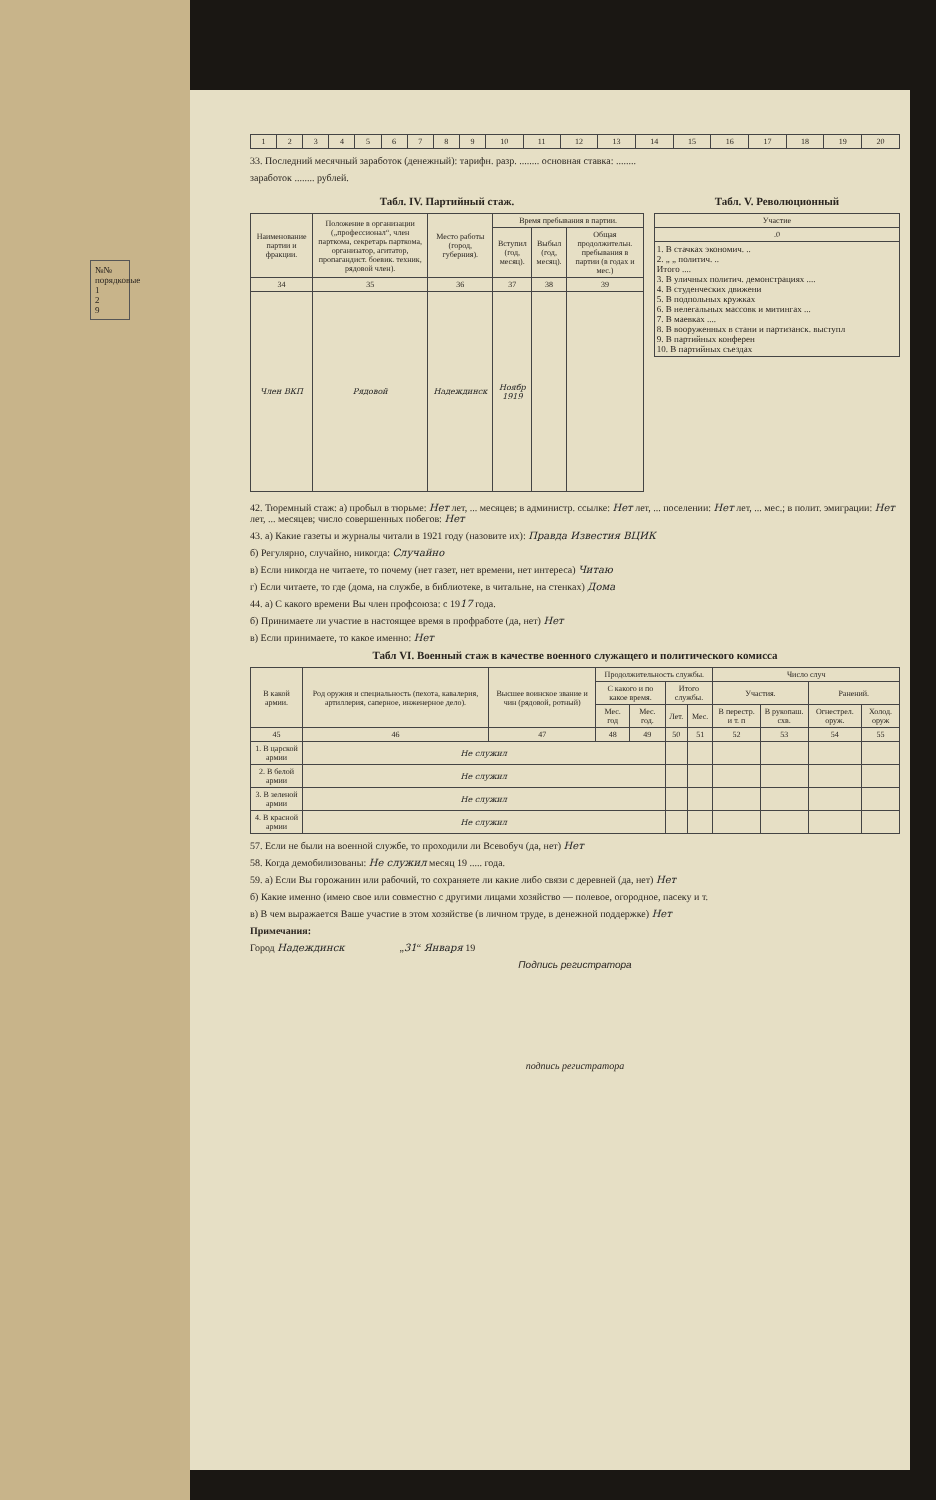№№ порядковые
1
2
9
| 1 | 2 | 3 | 4 | 5 | 6 | 7 | 8 | 9 | 10 | 11 | 12 | 13 | 14 | 15 | 16 | 17 | 18 | 19 | 20 |
33. Последний месячный заработок (денежный): тарифн. разр. ........ основная ставка: ........
заработок ........ рублей.
Табл. IV. Партийный стаж.
| Наименование партии и фракции. | Положение в организации („профессионал“, член парткома, секретарь парткома, организатор, агитатор, пропагандист. боевик. техник, рядовой член). | Место работы (город, губерния). | Время пребывания в партии. | | |
| --- | --- | --- | --- | --- | --- |
| | | | Вступил (год, месяц). | Выбыл (год, месяц). | Общая продолжительн. пребывания в партии (в годах и мес.) |
| 34 | 35 | 36 | 37 | 38 | 39 |
| Член ВКП | Рядовой | Надеждинск | Ноябр 1919 | | |
Табл. V. Революционный
| Участие |
| --- |
| .0 |
| 1. В стачках экономич. .. 2. „ „ политич. .. Итого .... 3. В уличных политич. демонстрациях .... 4. В студенческих движени 5. В подпольных кружках 6. В нелегальных массовк и митингах ... 7. В маевках .... 8. В вооруженных в стани и партизанск. выступл 9. В партийных конферен 10. В партийных съездах |
42. Тюремный стаж: а) пробыл в тюрьме: Нет лет, ... месяцев; в администр. ссылке: Нет лет, ... поселении: Нет лет, ... мес.; в полит. эмиграции: Нет лет, ... месяцев; число совершенных побегов: Нет
43. а) Какие газеты и журналы читали в 1921 году (назовите их): Правда Известия ВЦИК
б) Регулярно, случайно, никогда: Случайно
в) Если никогда не читаете, то почему (нет газет, нет времени, нет интереса) Читаю
г) Если читаете, то где (дома, на службе, в библиотеке, в читальне, на стенках) Дома
44. а) С какого времени Вы член профсоюза: с 1917 года.
б) Принимаете ли участие в настоящее время в профработе (да, нет) Нет
в) Если принимаете, то какое именно: Нет
Табл VI. Военный стаж в качестве военного служащего и политического комисса
| В какой армии. | Род оружия и специальность (пехота, кавалерия, артиллерия, саперное, инженерное дело). | Высшее воинское звание и чин (рядовой, ротный) | Продолжительность службы. | | | | Число случ | | | |
| --- | --- | --- | --- | --- | --- | --- | --- | --- | --- | --- |
| | | | С какого и по какое время. | | Итого службы. | | Участия. | | Ранений. | |
| | | | Мес. год | Мес. год. | Лет. | Мес. | В перестр. и т. п | В рукопаш. схв. | Огнестрел. оруж. | Холод. оруж |
| 45 | 46 | 47 | 48 | 49 | 50 | 51 | 52 | 53 | 54 | 55 |
| 1. В царской армии | Не служил | | | | | | | | | |
| 2. В белой армии | Не служил | | | | | | | | | |
| 3. В зеленой армии | Не служил | | | | | | | | | |
| 4. В красной армии | Не служил | | | | | | | | | |
57. Если не были на военной службе, то проходили ли Всевобуч (да, нет) Нет
58. Когда демобилизованы: Не служил месяц 19 ..... года.
59. а) Если Вы горожанин или рабочий, то сохраняете ли какие либо связи с деревней (да, нет) Нет
б) Какие именно (имею свое или совместно с другими лицами хозяйство — полевое, огородное, пасеку и т.
в) В чем выражается Ваше участие в этом хозяйстве (в личном труде, в денежной поддержке) Нет
Примечания:
Город Надеждинск „31“ Января 19
Подпись регистратора
подпись регистратора